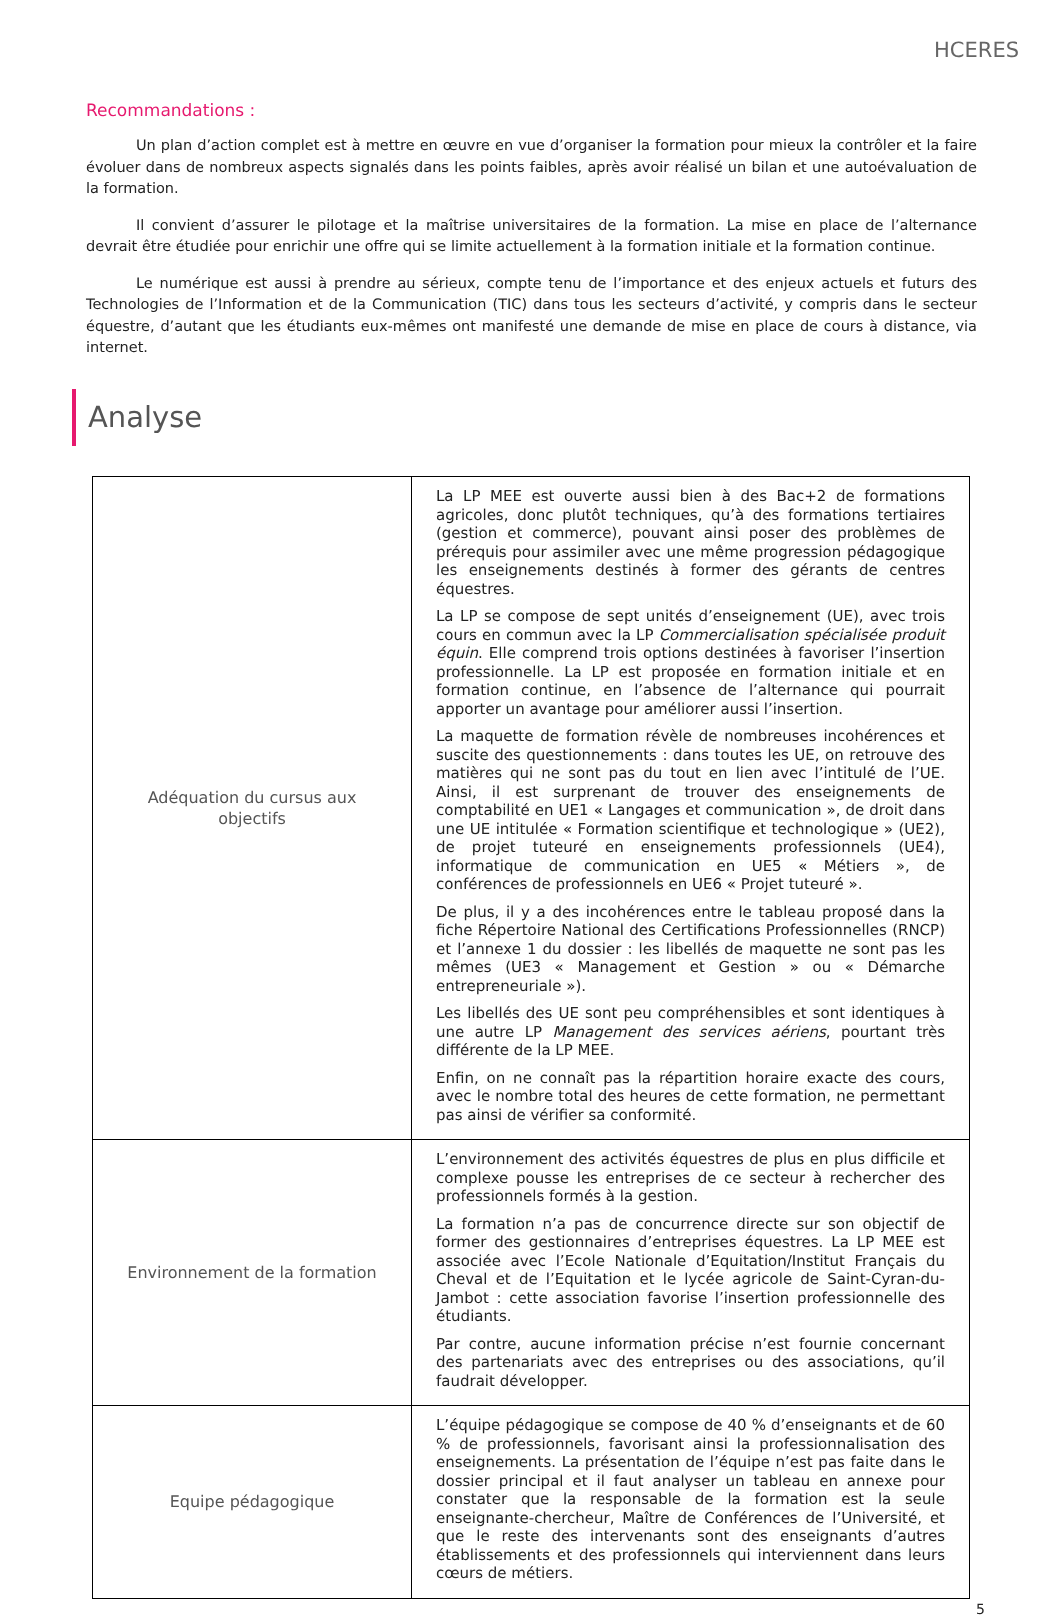HCERES
Recommandations :
Un plan d’action complet est à mettre en œuvre en vue d’organiser la formation pour mieux la contrôler et la faire évoluer dans de nombreux aspects signalés dans les points faibles, après avoir réalisé un bilan et une autoévaluation de la formation.
Il convient d’assurer le pilotage et la maîtrise universitaires de la formation. La mise en place de l’alternance devrait être étudiée pour enrichir une offre qui se limite actuellement à la formation initiale et la formation continue.
Le numérique est aussi à prendre au sérieux, compte tenu de l’importance et des enjeux actuels et futurs des Technologies de l’Information et de la Communication (TIC) dans tous les secteurs d’activité, y compris dans le secteur équestre, d’autant que les étudiants eux-mêmes ont manifesté une demande de mise en place de cours à distance, via internet.
Analyse
| Adéquation du cursus aux objectifs | La LP MEE est ouverte aussi bien à des Bac+2 de formations agricoles, donc plutôt techniques, qu’à des formations tertiaires (gestion et commerce), pouvant ainsi poser des problèmes de prérequis pour assimiler avec une même progression pédagogique les enseignements destinés à former des gérants de centres équestres. La LP se compose de sept unités d’enseignement (UE), avec trois cours en commun avec la LP Commercialisation spécialisée produit équin . Elle comprend trois options destinées à favoriser l’insertion professionnelle. La LP est proposée en formation initiale et en formation continue, en l’absence de l’alternance qui pourrait apporter un avantage pour améliorer aussi l’insertion. La maquette de formation révèle de nombreuses incohérences et suscite des questionnements : dans toutes les UE, on retrouve des matières qui ne sont pas du tout en lien avec l’intitulé de l’UE. Ainsi, il est surprenant de trouver des enseignements de comptabilité en UE1 « Langages et communication », de droit dans une UE intitulée « Formation scientifique et technologique » (UE2), de projet tuteuré en enseignements professionnels (UE4), informatique de communication en UE5 « Métiers », de conférences de professionnels en UE6 « Projet tuteuré ». De plus, il y a des incohérences entre le tableau proposé dans la fiche Répertoire National des Certifications Professionnelles (RNCP) et l’annexe 1 du dossier : les libellés de maquette ne sont pas les mêmes (UE3 « Management et Gestion » ou « Démarche entrepreneuriale »). Les libellés des UE sont peu compréhensibles et sont identiques à une autre LP Management des services aériens , pourtant très différente de la LP MEE. Enfin, on ne connaît pas la répartition horaire exacte des cours, avec le nombre total des heures de cette formation, ne permettant pas ainsi de vérifier sa conformité. |
| Environnement de la formation | L’environnement des activités équestres de plus en plus difficile et complexe pousse les entreprises de ce secteur à rechercher des professionnels formés à la gestion. La formation n’a pas de concurrence directe sur son objectif de former des gestionnaires d’entreprises équestres. La LP MEE est associée avec l’Ecole Nationale d’Equitation/Institut Français du Cheval et de l’Equitation et le lycée agricole de Saint-Cyran-du-Jambot : cette association favorise l’insertion professionnelle des étudiants. Par contre, aucune information précise n’est fournie concernant des partenariats avec des entreprises ou des associations, qu’il faudrait développer. |
| Equipe pédagogique | L’équipe pédagogique se compose de 40 % d’enseignants et de 60 % de professionnels, favorisant ainsi la professionnalisation des enseignements. La présentation de l’équipe n’est pas faite dans le dossier principal et il faut analyser un tableau en annexe pour constater que la responsable de la formation est la seule enseignante-chercheur, Maître de Conférences de l’Université, et que le reste des intervenants sont des enseignants d’autres établissements et des professionnels qui interviennent dans leurs cœurs de métiers. |
5